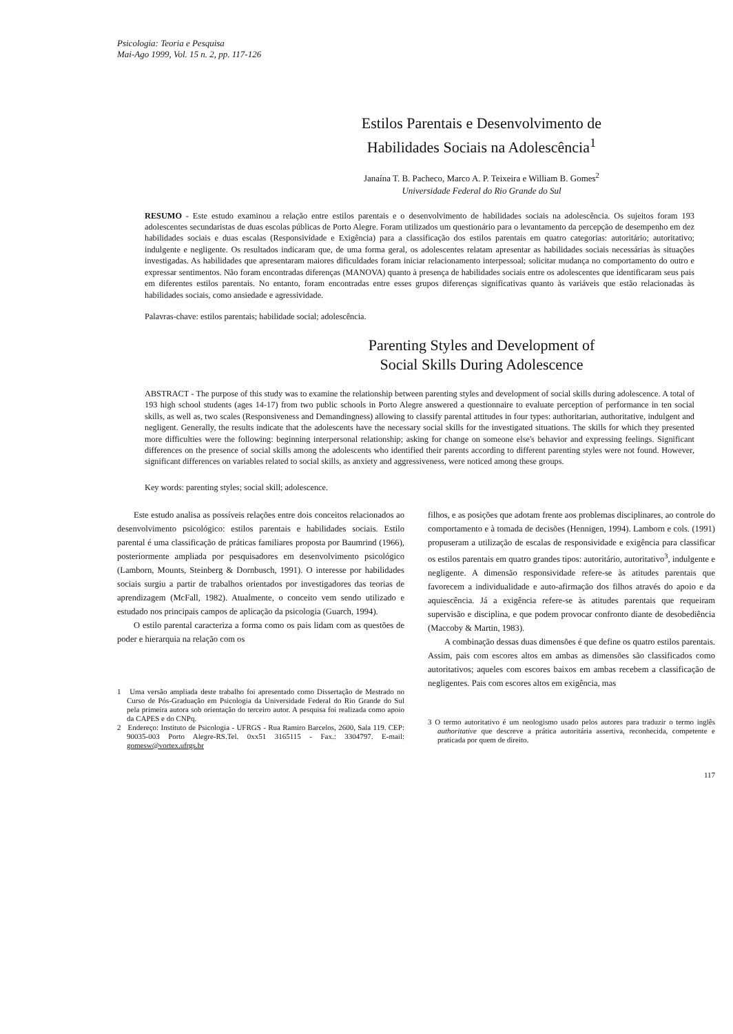Psicologia: Teoria e Pesquisa
Mai-Ago 1999, Vol. 15 n. 2, pp. 117-126
Estilos Parentais e Desenvolvimento de
Habilidades Sociais na Adolescência<sup>1</sup>
Janaína T. B. Pacheco, Marco A. P. Teixeira e William B. Gomes<sup>2</sup>
Universidade Federal do Rio Grande do Sul
RESUMO - Este estudo examinou a relação entre estilos parentais e o desenvolvimento de habilidades sociais na adolescência. Os sujeitos foram 193 adolescentes secundaristas de duas escolas públicas de Porto Alegre. Foram utilizados um questionário para o levantamento da percepção de desempenho em dez habilidades sociais e duas escalas (Responsividade e Exigência) para a classificação dos estilos parentais em quatro categorias: autoritário; autoritativo; indulgente e negligente. Os resultados indicaram que, de uma forma geral, os adolescentes relatam apresentar as habilidades sociais necessárias às situações investigadas. As habilidades que apresentaram maiores dificuldades foram iniciar relacionamento interpessoal; solicitar mudança no comportamento do outro e expressar sentimentos. Não foram encontradas diferenças (MANOVA) quanto à presença de habilidades sociais entre os adolescentes que identificaram seus pais em diferentes estilos parentais. No entanto, foram encontradas entre esses grupos diferenças significativas quanto às variáveis que estão relacionadas às habilidades sociais, como ansiedade e agressividade.
Palavras-chave: estilos parentais; habilidade social; adolescência.
Parenting Styles and Development of
Social Skills During Adolescence
ABSTRACT - The purpose of this study was to examine the relationship between parenting styles and development of social skills during adolescence. A total of 193 high school students (ages 14-17) from two public schools in Porto Alegre answered a questionnaire to evaluate perception of performance in ten social skills, as well as, two scales (Responsiveness and Demandingness) allowing to classify parental attitudes in four types: authoritarian, authoritative, indulgent and negligent. Generally, the results indicate that the adolescents have the necessary social skills for the investigated situations. The skills for which they presented more difficulties were the following: beginning interpersonal relationship; asking for change on someone else's behavior and expressing feelings. Significant differences on the presence of social skills among the adolescents who identified their parents according to different parenting styles were not found. However, significant differences on variables related to social skills, as anxiety and aggressiveness, were noticed among these groups.
Key words: parenting styles; social skill; adolescence.
Este estudo analisa as possíveis relações entre dois conceitos relacionados ao desenvolvimento psicológico: estilos parentais e habilidades sociais. Estilo parental é uma classificação de práticas familiares proposta por Baumrind (1966), posteriormente ampliada por pesquisadores em desenvolvimento psicológico (Lamborn, Mounts, Steinberg & Dornbusch, 1991). O interesse por habilidades sociais surgiu a partir de trabalhos orientados por investigadores das teorias de aprendizagem (McFall, 1982). Atualmente, o conceito vem sendo utilizado e estudado nos principais campos de aplicação da psicologia (Guarch, 1994).
O estilo parental caracteriza a forma como os pais lidam com as questões de poder e hierarquia na relação com os
1 Uma versão ampliada deste trabalho foi apresentado como Dissertação de Mestrado no Curso de Pós-Graduação em Psicologia da Universidade Federal do Rio Grande do Sul pela primeira autora sob orientação do terceiro autor. A pesquisa foi realizada como apoio da CAPES e do CNPq.
2 Endereço: Instituto de Psicologia - UFRGS - Rua Ramiro Barcelos, 2600, Sala 119. CEP: 90035-003 Porto Alegre-RS.Tel. 0xx51 3165115 - Fax.: 3304797. E-mail: gomesw@vortex.ufrgs.br
filhos, e as posições que adotam frente aos problemas disciplinares, ao controle do comportamento e à tomada de decisões (Hennigen, 1994). Lamborn e cols. (1991) propuseram a utilização de escalas de responsividade e exigência para classificar os estilos parentais em quatro grandes tipos: autoritário, autoritativo<sup>3</sup>, indulgente e negligente. A dimensão responsividade refere-se às atitudes parentais que favorecem a individualidade e auto-afirmação dos filhos através do apoio e da aquiescência. Já a exigência refere-se às atitudes parentais que requeiram supervisão e disciplina, e que podem provocar confronto diante de desobediência (Maccoby & Martin, 1983).
A combinação dessas duas dimensões é que define os quatro estilos parentais. Assim, pais com escores altos em ambas as dimensões são classificados como autoritativos; aqueles com escores baixos em ambas recebem a classificação de negligentes. Pais com escores altos em exigência, mas
3 O termo autoritativo é um neologismo usado pelos autores para traduzir o termo inglês authoritative que descreve a prática autoritária assertiva, reconhecida, competente e praticada por quem de direito.
117